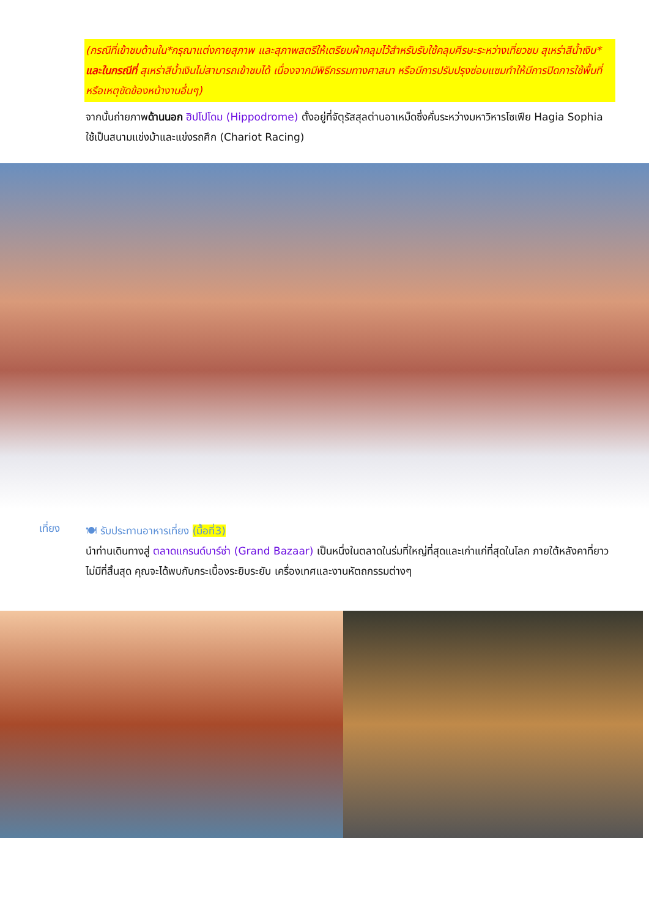(กรณีที่เข้าชมด้านใน*กรุณาแต่งกายสุภาพ และสุภาพสตรีให้เตรียมผ้าคลุมไว้สำหรับรับใช้คลุมศีรษะระหว่างเที่ยวชม สุเหร่าสีน้ำเงิน* และในกรณีที่ สุเหร่าสีน้ำเงินไม่สามารถเข้าชมได้ เนื่องจากมีพิธีกรรมทางศาสนา หรือมีการปรับปรุงซ่อมแซมทำให้มีการปิดการใช้พื้นที่ หรือเหตุขัดข้องหน้างานอื่นๆ)
จากนั้นถ่ายภาพด้านนอก ฮิปโปโดม (Hippodrome) ตั้งอยู่ที่จัตุรัสสุลต่านอาเหม็ดซึ่งคั่นระหว่างมหาวิหารโซเฟีย Hagia Sophia ใช้เป็นสนามแข่งม้าและแข่งรถศึก (Chariot Racing)
เที่ยง
🍽 รับประทานอาหารเที่ยง (มื้อที่3)
นำท่านเดินทางสู่ ตลาดแกรนด์บาร์ซ่า (Grand Bazaar) เป็นหนึ่งในตลาดในร่มที่ใหญ่ที่สุดและเก่าแก่ที่สุดในโลก ภายใต้หลังคาที่ยาวไม่มีที่สิ้นสุด คุณจะได้พบกับกระเบื้องระยิบระยับ เครื่องเทศและงานหัตถกรรมต่างๆ